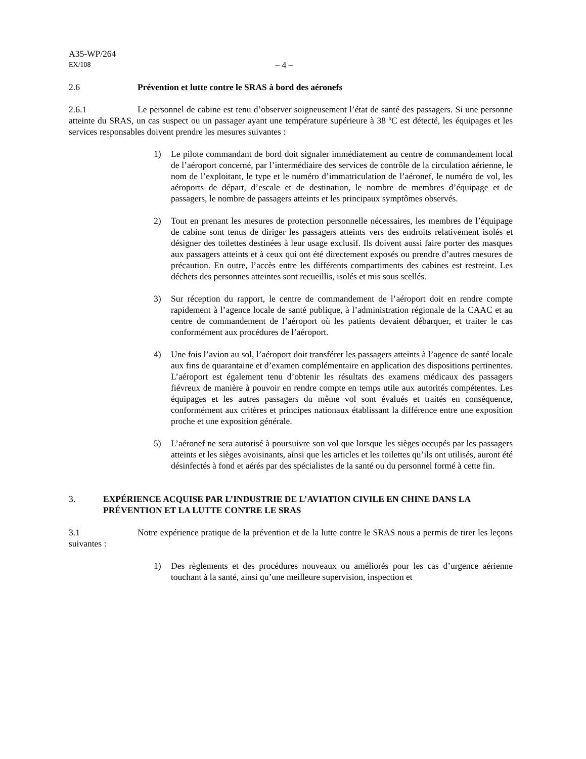A35-WP/264
EX/108 – 4 –
2.6 Prévention et lutte contre le SRAS à bord des aéronefs
2.6.1 Le personnel de cabine est tenu d’observer soigneusement l’état de santé des passagers. Si une personne atteinte du SRAS, un cas suspect ou un passager ayant une température supérieure à 38 ºC est détecté, les équipages et les services responsables doivent prendre les mesures suivantes :
1) Le pilote commandant de bord doit signaler immédiatement au centre de commandement local de l’aéroport concerné, par l’intermédiaire des services de contrôle de la circulation aérienne, le nom de l’exploitant, le type et le numéro d’immatriculation de l’aéronef, le numéro de vol, les aéroports de départ, d’escale et de destination, le nombre de membres d’équipage et de passagers, le nombre de passagers atteints et les principaux symptômes observés.
2) Tout en prenant les mesures de protection personnelle nécessaires, les membres de l’équipage de cabine sont tenus de diriger les passagers atteints vers des endroits relativement isolés et désigner des toilettes destinées à leur usage exclusif. Ils doivent aussi faire porter des masques aux passagers atteints et à ceux qui ont été directement exposés ou prendre d’autres mesures de précaution. En outre, l’accès entre les différents compartiments des cabines est restreint. Les déchets des personnes atteintes sont recueillis, isolés et mis sous scellés.
3) Sur réception du rapport, le centre de commandement de l’aéroport doit en rendre compte rapidement à l’agence locale de santé publique, à l’administration régionale de la CAAC et au centre de commandement de l’aéroport où les patients devaient débarquer, et traiter le cas conformément aux procédures de l’aéroport.
4) Une fois l’avion au sol, l’aéroport doit transférer les passagers atteints à l’agence de santé locale aux fins de quarantaine et d’examen complémentaire en application des dispositions pertinentes. L’aéroport est également tenu d’obtenir les résultats des examens médicaux des passagers fiévreux de manière à pouvoir en rendre compte en temps utile aux autorités compétentes. Les équipages et les autres passagers du même vol sont évalués et traités en conséquence, conformément aux critères et principes nationaux établissant la différence entre une exposition proche et une exposition générale.
5) L’aéronef ne sera autorisé à poursuivre son vol que lorsque les sièges occupés par les passagers atteints et les sièges avoisinants, ainsi que les articles et les toilettes qu’ils ont utilisés, auront été désinfectés à fond et aérés par des spécialistes de la santé ou du personnel formé à cette fin.
3. EXPÉRIENCE ACQUISE PAR L’INDUSTRIE DE L’AVIATION CIVILE EN CHINE DANS LA PRÉVENTION ET LA LUTTE CONTRE LE SRAS
3.1 Notre expérience pratique de la prévention et de la lutte contre le SRAS nous a permis de tirer les leçons suivantes :
1) Des règlements et des procédures nouveaux ou améliorés pour les cas d’urgence aérienne touchant à la santé, ainsi qu’une meilleure supervision, inspection et